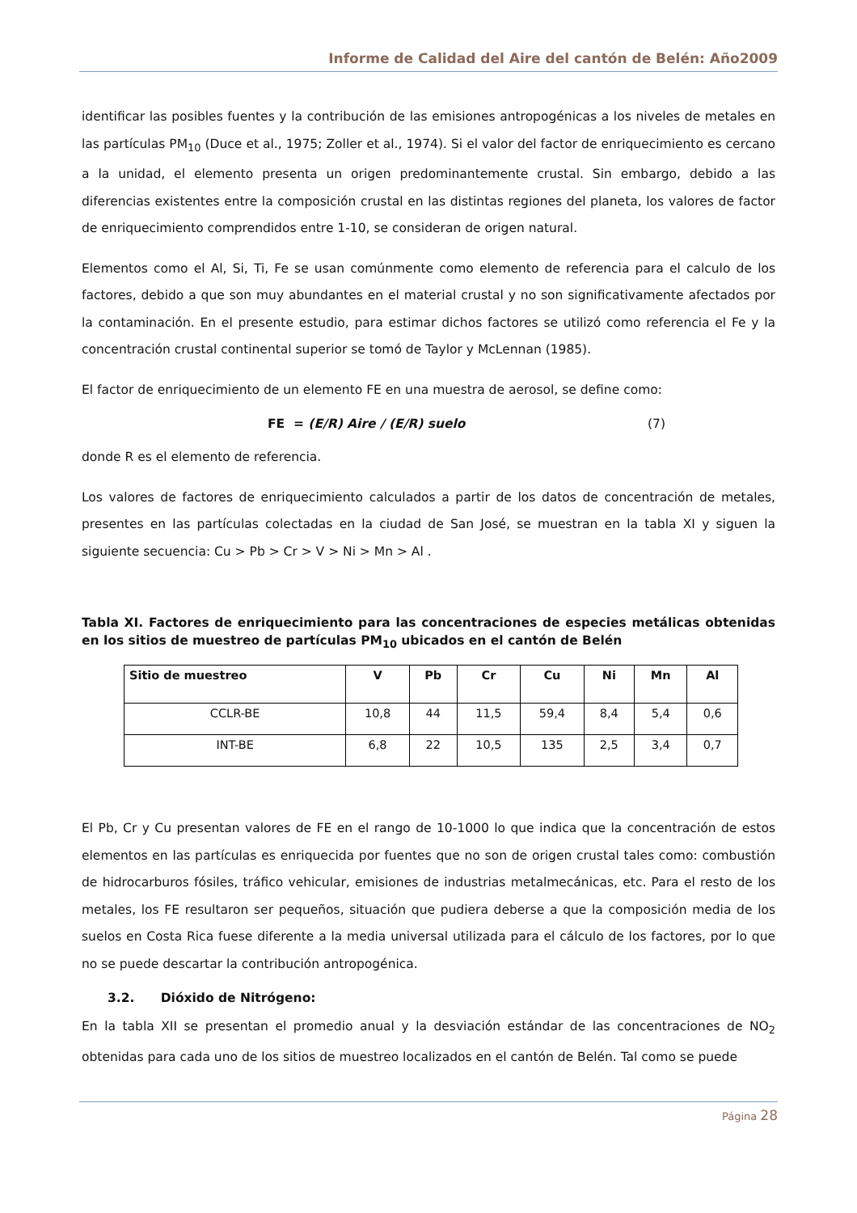Informe de Calidad del Aire del cantón de Belén: Año2009
identificar las posibles fuentes y la contribución de las emisiones antropogénicas a los niveles de metales en las partículas PM<sub>10</sub> (Duce et al., 1975; Zoller et al., 1974). Si el valor del factor de enriquecimiento es cercano a la unidad, el elemento presenta un origen predominantemente crustal. Sin embargo, debido a las diferencias existentes entre la composición crustal en las distintas regiones del planeta, los valores de factor de enriquecimiento comprendidos entre 1-10, se consideran de origen natural.
Elementos como el Al, Si, Ti, Fe se usan comúnmente como elemento de referencia para el calculo de los factores, debido a que son muy abundantes en el material crustal y no son significativamente afectados por la contaminación. En el presente estudio, para estimar dichos factores se utilizó como referencia el Fe y la concentración crustal continental superior se tomó de Taylor y McLennan (1985).
El factor de enriquecimiento de un elemento FE en una muestra de aerosol, se define como:
FE = (E/R) Aire / (E/R) suelo (7)
donde R es el elemento de referencia.
Los valores de factores de enriquecimiento calculados a partir de los datos de concentración de metales, presentes en las partículas colectadas en la ciudad de San José, se muestran en la tabla XI y siguen la siguiente secuencia: Cu > Pb > Cr > V > Ni > Mn > Al .
Tabla XI. Factores de enriquecimiento para las concentraciones de especies metálicas obtenidas en los sitios de muestreo de partículas PM<sub>10</sub> ubicados en el cantón de Belén
| Sitio de muestreo | V | Pb | Cr | Cu | Ni | Mn | Al |
| --- | --- | --- | --- | --- | --- | --- | --- |
| CCLR-BE | 10,8 | 44 | 11,5 | 59,4 | 8,4 | 5,4 | 0,6 |
| INT-BE | 6,8 | 22 | 10,5 | 135 | 2,5 | 3,4 | 0,7 |
El Pb, Cr y Cu presentan valores de FE en el rango de 10-1000 lo que indica que la concentración de estos elementos en las partículas es enriquecida por fuentes que no son de origen crustal tales como: combustión de hidrocarburos fósiles, tráfico vehicular, emisiones de industrias metalmecánicas, etc. Para el resto de los metales, los FE resultaron ser pequeños, situación que pudiera deberse a que la composición media de los suelos en Costa Rica fuese diferente a la media universal utilizada para el cálculo de los factores, por lo que no se puede descartar la contribución antropogénica.
3.2. Dióxido de Nitrógeno:
En la tabla XII se presentan el promedio anual y la desviación estándar de las concentraciones de NO<sub>2</sub> obtenidas para cada uno de los sitios de muestreo localizados en el cantón de Belén. Tal como se puede
Página 28